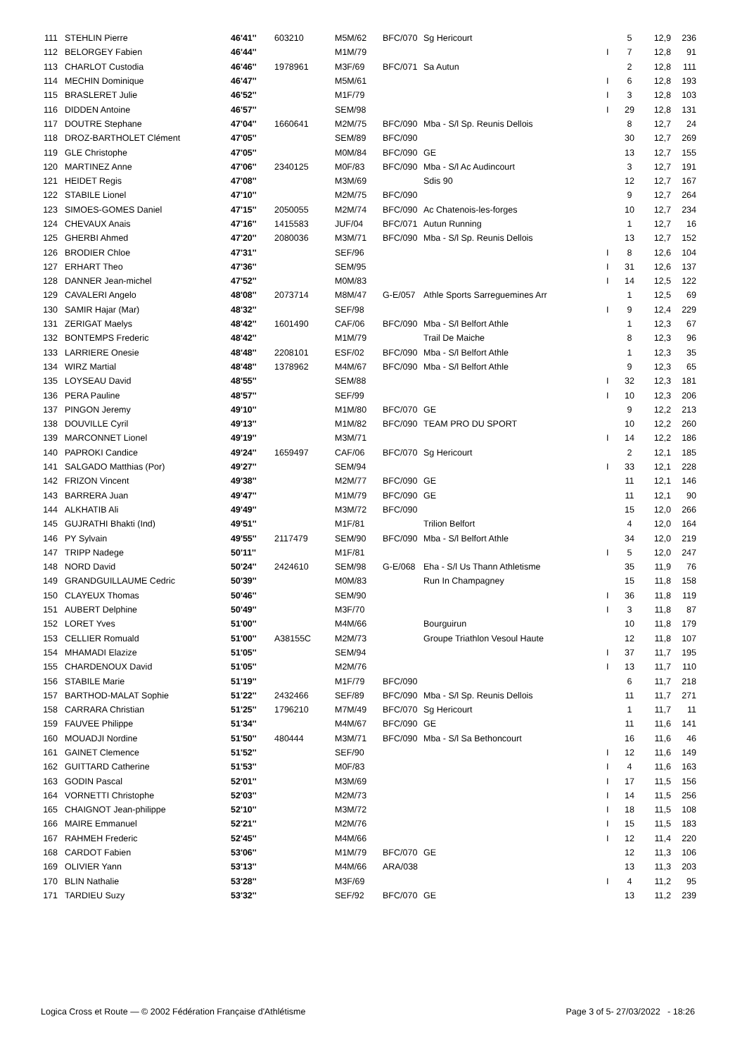| 111 | STEHLIN Pierre | 46'41'' | 603210 | M5M/62 | BFC/070 | Sg Hericourt | | 5 | 12,9 | 236 |
| 112 | BELORGEY Fabien | 46'44'' | | M1M/79 | | | I | 7 | 12,8 | 91 |
| 113 | CHARLOT Custodia | 46'46'' | 1978961 | M3F/69 | BFC/071 | Sa Autun | | 2 | 12,8 | 111 |
| 114 | MECHIN Dominique | 46'47'' | | M5M/61 | | | I | 6 | 12,8 | 193 |
| 115 | BRASLERET Julie | 46'52'' | | M1F/79 | | | I | 3 | 12,8 | 103 |
| 116 | DIDDEN Antoine | 46'57'' | | SEM/98 | | | I | 29 | 12,8 | 131 |
| 117 | DOUTRE Stephane | 47'04'' | 1660641 | M2M/75 | BFC/090 | Mba - S/l Sp. Reunis Dellois | | 8 | 12,7 | 24 |
| 118 | DROZ-BARTHOLET Clément | 47'05'' | | SEM/89 | BFC/090 | | | 30 | 12,7 | 269 |
| 119 | GLE Christophe | 47'05'' | | M0M/84 | BFC/090 | GE | | 13 | 12,7 | 155 |
| 120 | MARTINEZ Anne | 47'06'' | 2340125 | M0F/83 | BFC/090 | Mba - S/l Ac Audincourt | | 3 | 12,7 | 191 |
| 121 | HEIDET Regis | 47'08'' | | M3M/69 | | Sdis 90 | | 12 | 12,7 | 167 |
| 122 | STABILE Lionel | 47'10'' | | M2M/75 | BFC/090 | | | 9 | 12,7 | 264 |
| 123 | SIMOES-GOMES Daniel | 47'15'' | 2050055 | M2M/74 | BFC/090 | Ac Chatenois-les-forges | | 10 | 12,7 | 234 |
| 124 | CHEVAUX Anais | 47'16'' | 1415583 | JUF/04 | BFC/071 | Autun Running | | 1 | 12,7 | 16 |
| 125 | GHERBI Ahmed | 47'20'' | 2080036 | M3M/71 | BFC/090 | Mba - S/l Sp. Reunis Dellois | | 13 | 12,7 | 152 |
| 126 | BRODIER Chloe | 47'31'' | | SEF/96 | | | I | 8 | 12,6 | 104 |
| 127 | ERHART Theo | 47'36'' | | SEM/95 | | | I | 31 | 12,6 | 137 |
| 128 | DANNER Jean-michel | 47'52'' | | M0M/83 | | | I | 14 | 12,5 | 122 |
| 129 | CAVALERI Angelo | 48'08'' | 2073714 | M8M/47 | G-E/057 | Athle Sports Sarreguemines Arr | | 1 | 12,5 | 69 |
| 130 | SAMIR Hajar (Mar) | 48'32'' | | SEF/98 | | | I | 9 | 12,4 | 229 |
| 131 | ZERIGAT Maelys | 48'42'' | 1601490 | CAF/06 | BFC/090 | Mba - S/l Belfort Athle | | 1 | 12,3 | 67 |
| 132 | BONTEMPS Frederic | 48'42'' | | M1M/79 | | Trail De Maiche | | 8 | 12,3 | 96 |
| 133 | LARRIERE Onesie | 48'48'' | 2208101 | ESF/02 | BFC/090 | Mba - S/l Belfort Athle | | 1 | 12,3 | 35 |
| 134 | WIRZ Martial | 48'48'' | 1378962 | M4M/67 | BFC/090 | Mba - S/l Belfort Athle | | 9 | 12,3 | 65 |
| 135 | LOYSEAU David | 48'55'' | | SEM/88 | | | I | 32 | 12,3 | 181 |
| 136 | PERA Pauline | 48'57'' | | SEF/99 | | | I | 10 | 12,3 | 206 |
| 137 | PINGON Jeremy | 49'10'' | | M1M/80 | BFC/070 | GE | | 9 | 12,2 | 213 |
| 138 | DOUVILLE Cyril | 49'13'' | | M1M/82 | BFC/090 | TEAM PRO DU SPORT | | 10 | 12,2 | 260 |
| 139 | MARCONNET Lionel | 49'19'' | | M3M/71 | | | I | 14 | 12,2 | 186 |
| 140 | PAPROKI Candice | 49'24'' | 1659497 | CAF/06 | BFC/070 | Sg Hericourt | | 2 | 12,1 | 185 |
| 141 | SALGADO Matthias (Por) | 49'27'' | | SEM/94 | | | I | 33 | 12,1 | 228 |
| 142 | FRIZON Vincent | 49'38'' | | M2M/77 | BFC/090 | GE | | 11 | 12,1 | 146 |
| 143 | BARRERA Juan | 49'47'' | | M1M/79 | BFC/090 | GE | | 11 | 12,1 | 90 |
| 144 | ALKHATIB Ali | 49'49'' | | M3M/72 | BFC/090 | | | 15 | 12,0 | 266 |
| 145 | GUJRATHI Bhakti (Ind) | 49'51'' | | M1F/81 | | Trilion Belfort | | 4 | 12,0 | 164 |
| 146 | PY Sylvain | 49'55'' | 2117479 | SEM/90 | BFC/090 | Mba - S/l Belfort Athle | | 34 | 12,0 | 219 |
| 147 | TRIPP Nadege | 50'11'' | | M1F/81 | | | I | 5 | 12,0 | 247 |
| 148 | NORD David | 50'24'' | 2424610 | SEM/98 | G-E/068 | Eha - S/l Us Thann Athletisme | | 35 | 11,9 | 76 |
| 149 | GRANDGUILLAUME Cedric | 50'39'' | | M0M/83 | | Run In Champagney | | 15 | 11,8 | 158 |
| 150 | CLAYEUX Thomas | 50'46'' | | SEM/90 | | | I | 36 | 11,8 | 119 |
| 151 | AUBERT Delphine | 50'49'' | | M3F/70 | | | I | 3 | 11,8 | 87 |
| 152 | LORET Yves | 51'00'' | | M4M/66 | | Bourguirun | | 10 | 11,8 | 179 |
| 153 | CELLIER Romuald | 51'00'' | A38155C | M2M/73 | | Groupe Triathlon Vesoul Haute | | 12 | 11,8 | 107 |
| 154 | MHAMADI Elazize | 51'05'' | | SEM/94 | | | I | 37 | 11,7 | 195 |
| 155 | CHARDENOUX David | 51'05'' | | M2M/76 | | | I | 13 | 11,7 | 110 |
| 156 | STABILE Marie | 51'19'' | | M1F/79 | BFC/090 | | | 6 | 11,7 | 218 |
| 157 | BARTHOD-MALAT Sophie | 51'22'' | 2432466 | SEF/89 | BFC/090 | Mba - S/l Sp. Reunis Dellois | | 11 | 11,7 | 271 |
| 158 | CARRARA Christian | 51'25'' | 1796210 | M7M/49 | BFC/070 | Sg Hericourt | | 1 | 11,7 | 11 |
| 159 | FAUVEE Philippe | 51'34'' | | M4M/67 | BFC/090 | GE | | 11 | 11,6 | 141 |
| 160 | MOUADJI Nordine | 51'50'' | 480444 | M3M/71 | BFC/090 | Mba - S/l Sa Bethoncourt | | 16 | 11,6 | 46 |
| 161 | GAINET Clemence | 51'52'' | | SEF/90 | | | I | 12 | 11,6 | 149 |
| 162 | GUITTARD Catherine | 51'53'' | | M0F/83 | | | I | 4 | 11,6 | 163 |
| 163 | GODIN Pascal | 52'01'' | | M3M/69 | | | I | 17 | 11,5 | 156 |
| 164 | VORNETTI Christophe | 52'03'' | | M2M/73 | | | I | 14 | 11,5 | 256 |
| 165 | CHAIGNOT Jean-philippe | 52'10'' | | M3M/72 | | | I | 18 | 11,5 | 108 |
| 166 | MAIRE Emmanuel | 52'21'' | | M2M/76 | | | I | 15 | 11,5 | 183 |
| 167 | RAHMEH Frederic | 52'45'' | | M4M/66 | | | I | 12 | 11,4 | 220 |
| 168 | CARDOT Fabien | 53'06'' | | M1M/79 | BFC/070 | GE | | 12 | 11,3 | 106 |
| 169 | OLIVIER Yann | 53'13'' | | M4M/66 | ARA/038 | | | 13 | 11,3 | 203 |
| 170 | BLIN Nathalie | 53'28'' | | M3F/69 | | | I | 4 | 11,2 | 95 |
| 171 | TARDIEU Suzy | 53'32'' | | SEF/92 | BFC/070 | GE | | 13 | 11,2 | 239 |
Logica Cross et Route — © 2002 Fédération Française d'Athlétisme Page 3 of 5- 27/03/2022 - 18:26